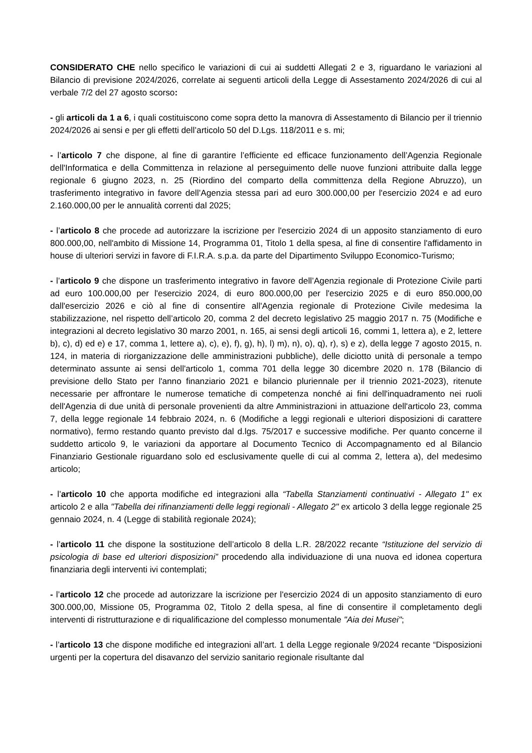CONSIDERATO CHE nello specifico le variazioni di cui ai suddetti Allegati 2 e 3, riguardano le variazioni al Bilancio di previsione 2024/2026, correlate ai seguenti articoli della Legge di Assestamento 2024/2026 di cui al verbale 7/2 del 27 agosto scorso:
- gli articoli da 1 a 6, i quali costituiscono come sopra detto la manovra di Assestamento di Bilancio per il triennio 2024/2026 ai sensi e per gli effetti dell’articolo 50 del D.Lgs. 118/2011 e s. mi;
- l’articolo 7 che dispone, al fine di garantire l’efficiente ed efficace funzionamento dell’Agenzia Regionale dell'Informatica e della Committenza in relazione al perseguimento delle nuove funzioni attribuite dalla legge regionale 6 giugno 2023, n. 25 (Riordino del comparto della committenza della Regione Abruzzo), un trasferimento integrativo in favore dell’Agenzia stessa pari ad euro 300.000,00 per l'esercizio 2024 e ad euro 2.160.000,00 per le annualità correnti dal 2025;
- l’articolo 8 che procede ad autorizzare la iscrizione per l'esercizio 2024 di un apposito stanziamento di euro 800.000,00, nell'ambito di Missione 14, Programma 01, Titolo 1 della spesa, al fine di consentire l'affidamento in house di ulteriori servizi in favore di F.I.R.A. s.p.a. da parte del Dipartimento Sviluppo Economico-Turismo;
- l’articolo 9 che dispone un trasferimento integrativo in favore dell’Agenzia regionale di Protezione Civile parti ad euro 100.000,00 per l'esercizio 2024, di euro 800.000,00 per l'esercizio 2025 e di euro 850.000,00 dall'esercizio 2026 e ciò al fine di consentire all'Agenzia regionale di Protezione Civile medesima la stabilizzazione, nel rispetto dell’articolo 20, comma 2 del decreto legislativo 25 maggio 2017 n. 75 (Modifiche e integrazioni al decreto legislativo 30 marzo 2001, n. 165, ai sensi degli articoli 16, commi 1, lettera a), e 2, lettere b), c), d) ed e) e 17, comma 1, lettere a), c), e), f), g), h), l) m), n), o), q), r), s) e z), della legge 7 agosto 2015, n. 124, in materia di riorganizzazione delle amministrazioni pubbliche), delle diciotto unità di personale a tempo determinato assunte ai sensi dell'articolo 1, comma 701 della legge 30 dicembre 2020 n. 178 (Bilancio di previsione dello Stato per l'anno finanziario 2021 e bilancio pluriennale per il triennio 2021-2023), ritenute necessarie per affrontare le numerose tematiche di competenza nonché ai fini dell'inquadramento nei ruoli dell'Agenzia di due unità di personale provenienti da altre Amministrazioni in attuazione dell'articolo 23, comma 7, della legge regionale 14 febbraio 2024, n. 6 (Modifiche a leggi regionali e ulteriori disposizioni di carattere normativo), fermo restando quanto previsto dal d.lgs. 75/2017 e successive modifiche. Per quanto concerne il suddetto articolo 9, le variazioni da apportare al Documento Tecnico di Accompagnamento ed al Bilancio Finanziario Gestionale riguardano solo ed esclusivamente quelle di cui al comma 2, lettera a), del medesimo articolo;
- l’articolo 10 che apporta modifiche ed integrazioni alla “Tabella Stanziamenti continuativi - Allegato 1" ex articolo 2 e alla "Tabella dei rifinanziamenti delle leggi regionali - Allegato 2" ex articolo 3 della legge regionale 25 gennaio 2024, n. 4 (Legge di stabilità regionale 2024);
- l’articolo 11 che dispone la sostituzione dell’articolo 8 della L.R. 28/2022 recante “Istituzione del servizio di psicologia di base ed ulteriori disposizioni” procedendo alla individuazione di una nuova ed idonea copertura finanziaria degli interventi ivi contemplati;
- l’articolo 12 che procede ad autorizzare la iscrizione per l'esercizio 2024 di un apposito stanziamento di euro 300.000,00, Missione 05, Programma 02, Titolo 2 della spesa, al fine di consentire il completamento degli interventi di ristrutturazione e di riqualificazione del complesso monumentale "Aia dei Musei";
- l’articolo 13 che dispone modifiche ed integrazioni all’art. 1 della Legge regionale 9/2024 recante “Disposizioni urgenti per la copertura del disavanzo del servizio sanitario regionale risultante dal